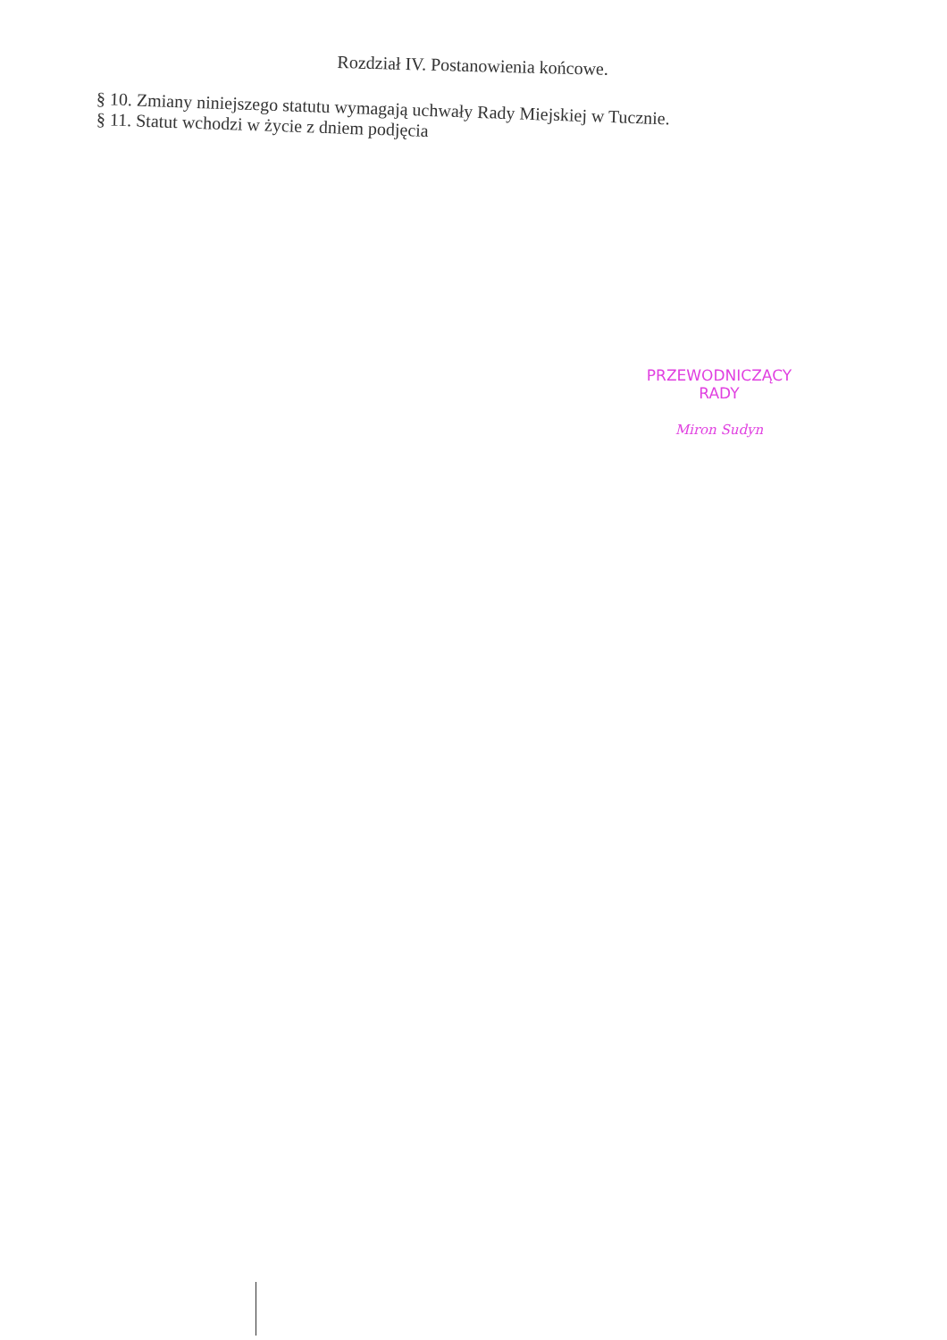Rozdział IV. Postanowienia końcowe.
§ 10. Zmiany niniejszego statutu wymagają uchwały Rady Miejskiej w Tucznie.
§ 11. Statut wchodzi w życie z dniem podjęcia
PRZEWODNICZĄCY RADY
Miron Sudyn